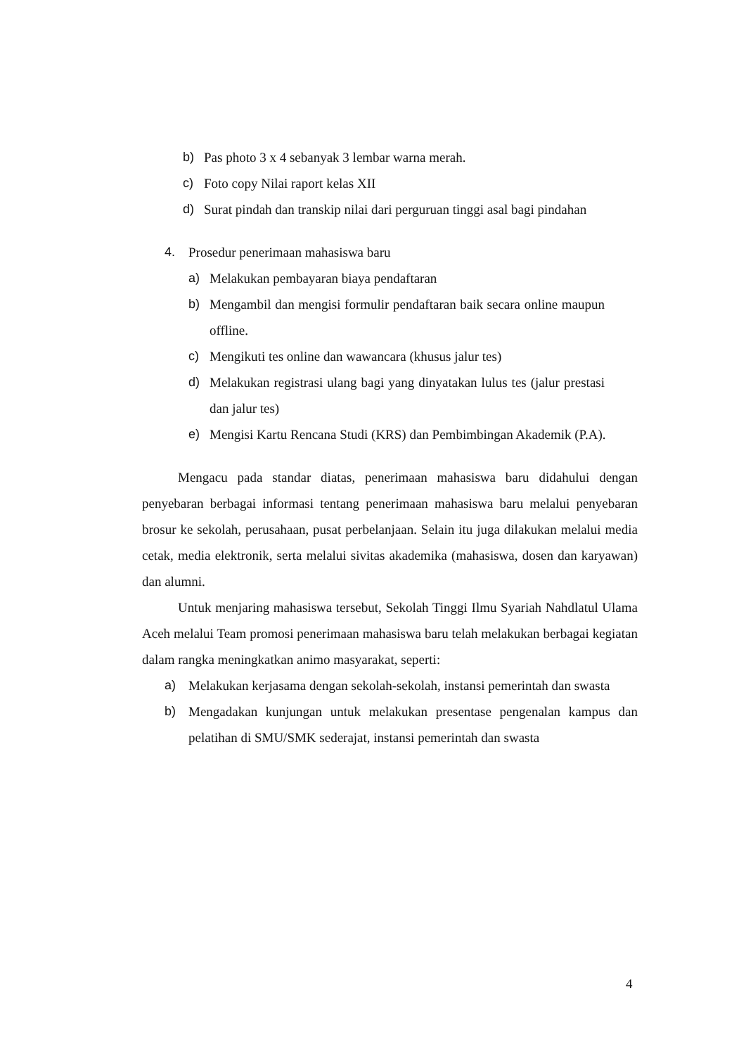b) Pas photo 3 x 4 sebanyak 3 lembar warna merah.
c) Foto copy Nilai raport kelas XII
d) Surat pindah dan transkip nilai dari perguruan tinggi asal bagi pindahan
4. Prosedur penerimaan mahasiswa baru
a) Melakukan pembayaran biaya pendaftaran
b) Mengambil dan mengisi formulir pendaftaran baik secara online maupun offline.
c) Mengikuti tes online dan wawancara (khusus jalur tes)
d) Melakukan registrasi ulang bagi yang dinyatakan lulus tes (jalur prestasi dan jalur tes)
e) Mengisi Kartu Rencana Studi (KRS) dan Pembimbingan Akademik (P.A).
Mengacu pada standar diatas, penerimaan mahasiswa baru didahului dengan penyebaran berbagai informasi tentang penerimaan mahasiswa baru melalui penyebaran brosur ke sekolah, perusahaan, pusat perbelanjaan. Selain itu juga dilakukan melalui media cetak, media elektronik, serta melalui sivitas akademika (mahasiswa, dosen dan karyawan) dan alumni.
Untuk menjaring mahasiswa tersebut, Sekolah Tinggi Ilmu Syariah Nahdlatul Ulama Aceh melalui Team promosi penerimaan mahasiswa baru telah melakukan berbagai kegiatan dalam rangka meningkatkan animo masyarakat, seperti:
a) Melakukan kerjasama dengan sekolah-sekolah, instansi pemerintah dan swasta
b) Mengadakan kunjungan untuk melakukan presentase pengenalan kampus dan pelatihan di SMU/SMK sederajat, instansi pemerintah dan swasta
4